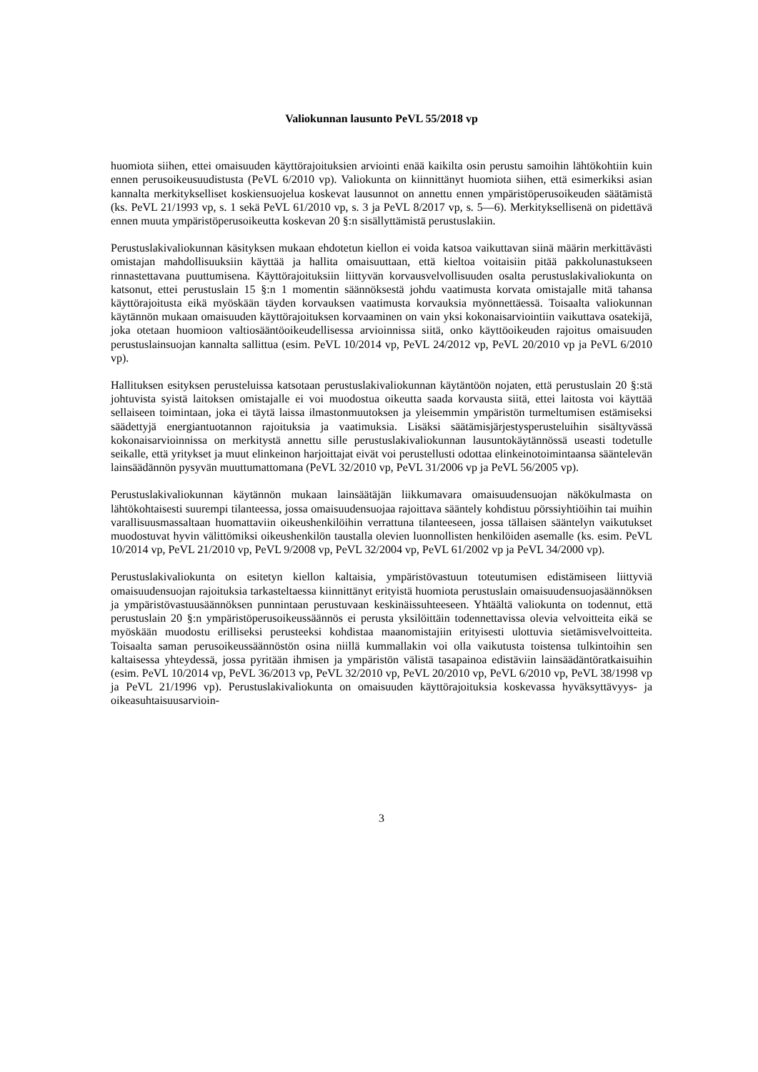Valiokunnan lausunto PeVL 55/2018 vp
huomiota siihen, ettei omaisuuden käyttörajoituksien arviointi enää kaikilta osin perustu samoihin lähtökohtiin kuin ennen perusoikeusuudistusta (PeVL 6/2010 vp). Valiokunta on kiinnittänyt huomiota siihen, että esimerkiksi asian kannalta merkitykselliset koskiensuojelua koskevat lausunnot on annettu ennen ympäristöperusoikeuden säätämistä (ks. PeVL 21/1993 vp, s. 1 sekä PeVL 61/2010 vp, s. 3 ja PeVL 8/2017 vp, s. 5—6). Merkityksellisenä on pidettävä ennen muuta ympäristöperusoikeutta koskevan 20 §:n sisällyttämistä perustuslakiin.
Perustuslakivaliokunnan käsityksen mukaan ehdotetun kiellon ei voida katsoa vaikuttavan siinä määrin merkittävästi omistajan mahdollisuuksiin käyttää ja hallita omaisuuttaan, että kieltoa voitaisiin pitää pakkolunastukseen rinnastettavana puuttumisena. Käyttörajoituksiin liittyvän korvausvelvollisuuden osalta perustuslakivaliokunta on katsonut, ettei perustuslain 15 §:n 1 momentin säännöksestä johdu vaatimusta korvata omistajalle mitä tahansa käyttörajoitusta eikä myöskään täyden korvauksen vaatimusta korvauksia myönnettäessä. Toisaalta valiokunnan käytännön mukaan omaisuuden käyttörajoituksen korvaaminen on vain yksi kokonaisarviointiin vaikuttava osatekijä, joka otetaan huomioon valtiosääntöoikeudellisessa arvioinnissa siitä, onko käyttöoikeuden rajoitus omaisuuden perustuslainsuojan kannalta sallittua (esim. PeVL 10/2014 vp, PeVL 24/2012 vp, PeVL 20/2010 vp ja PeVL 6/2010 vp).
Hallituksen esityksen perusteluissa katsotaan perustuslakivaliokunnan käytäntöön nojaten, että perustuslain 20 §:stä johtuvista syistä laitoksen omistajalle ei voi muodostua oikeutta saada korvausta siitä, ettei laitosta voi käyttää sellaiseen toimintaan, joka ei täytä laissa ilmastonmuutoksen ja yleisemmin ympäristön turmeltumisen estämiseksi säädettyjä energiantuotannon rajoituksia ja vaatimuksia. Lisäksi säätämisjärjestysperusteluihin sisältyvässä kokonaisarvioinnissa on merkitystä annettu sille perustuslakivaliokunnan lausuntokäytännössä useasti todetulle seikalle, että yritykset ja muut elinkeinon harjoittajat eivät voi perustellusti odottaa elinkeinotoimintaansa sääntelevän lainsäädännön pysyvän muuttumattomana (PeVL 32/2010 vp, PeVL 31/2006 vp ja PeVL 56/2005 vp).
Perustuslakivaliokunnan käytännön mukaan lainsäätäjän liikkumavara omaisuudensuojan näkökulmasta on lähtökohtaisesti suurempi tilanteessa, jossa omaisuudensuojaa rajoittava sääntely kohdistuu pörssiyhtiöihin tai muihin varallisuusmassaltaan huomattaviin oikeushenkilöihin verrattuna tilanteeseen, jossa tällaisen sääntelyn vaikutukset muodostuvat hyvin välittömiksi oikeushenkilön taustalla olevien luonnollisten henkilöiden asemalle (ks. esim. PeVL 10/2014 vp, PeVL 21/2010 vp, PeVL 9/2008 vp, PeVL 32/2004 vp, PeVL 61/2002 vp ja PeVL 34/2000 vp).
Perustuslakivaliokunta on esitetyn kiellon kaltaisia, ympäristövastuun toteutumisen edistämiseen liittyviä omaisuudensuojan rajoituksia tarkasteltaessa kiinnittänyt erityistä huomiota perustuslain omaisuudensuojasäännöksen ja ympäristövastuusäännöksen punnintaan perustuvaan keskinäissuhteeseen. Yhtäältä valiokunta on todennut, että perustuslain 20 §:n ympäristöperusoikeussäännös ei perusta yksilöittäin todennettavissa olevia velvoitteita eikä se myöskään muodostu erilliseksi perusteeksi kohdistaa maanomistajiin erityisesti ulottuvia sietämisvelvoitteita. Toisaalta saman perusoikeussäännöstön osina niillä kummallakin voi olla vaikutusta toistensa tulkintoihin sen kaltaisessa yhteydessä, jossa pyritään ihmisen ja ympäristön välistä tasapainoa edistäviin lainsäädäntöratkaisuihin (esim. PeVL 10/2014 vp, PeVL 36/2013 vp, PeVL 32/2010 vp, PeVL 20/2010 vp, PeVL 6/2010 vp, PeVL 38/1998 vp ja PeVL 21/1996 vp). Perustuslakivaliokunta on omaisuuden käyttörajoituksia koskevassa hyväksyttävyys- ja oikeasuhtaisuusarvioin-
3